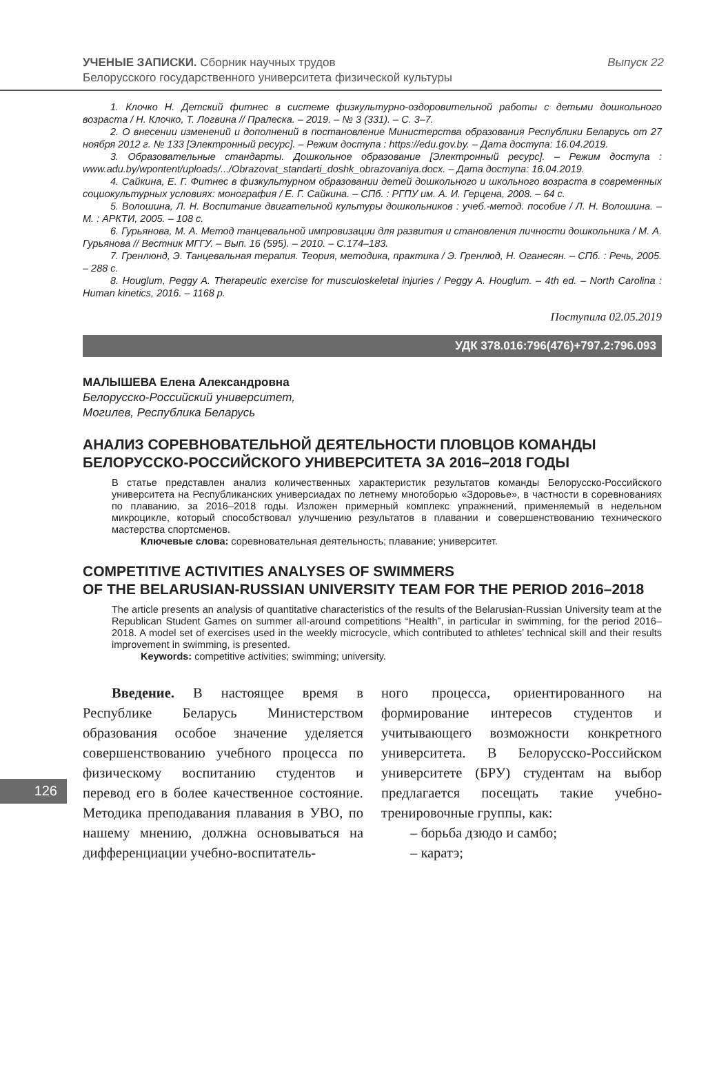УЧЕНЫЕ ЗАПИСКИ. Сборник научных трудов
Белорусского государственного университета физической культуры
Выпуск 22
1. Клочко Н. Детский фитнес в системе физкультурно-оздоровительной работы с детьми дошкольного возраста / Н. Клочко, Т. Логвина // Пралеска. – 2019. – № 3 (331). – С. 3–7.
2. О внесении изменений и дополнений в постановление Министерства образования Республики Беларусь от 27 ноября 2012 г. № 133 [Электронный ресурс]. – Режим доступа : https://edu.gov.by. – Дата доступа: 16.04.2019.
3. Образовательные стандарты. Дошкольное образование [Электронный ресурс]. – Режим доступа : www.adu.by/wpontent/uploads/.../Obrazovat_standarti_doshk_obrazovaniya.docx. – Дата доступа: 16.04.2019.
4. Сайкина, Е. Г. Фитнес в физкультурном образовании детей дошкольного и школьного возраста в современных социокультурных условиях: монография / Е. Г. Сайкина. – СПб. : РГПУ им. А. И. Герцена, 2008. – 64 с.
5. Волошина, Л. Н. Воспитание двигательной культуры дошкольников : учеб.-метод. пособие / Л. Н. Волошина. – М. : АРКТИ, 2005. – 108 с.
6. Гурьянова, М. А. Метод танцевальной импровизации для развития и становления личности дошкольника / М. А. Гурьянова // Вестник МГГУ. – Вып. 16 (595). – 2010. – С.174–183.
7. Гренлюнд, Э. Танцевальная терапия. Теория, методика, практика / Э. Гренлюд, Н. Оганесян. – СПб. : Речь, 2005. – 288 с.
8. Houglum, Peggy A. Therapeutic exercise for musculoskeletal injuries / Peggy A. Houglum. – 4th ed. – North Carolina : Human kinetics, 2016. – 1168 p.
Поступила 02.05.2019
УДК 378.016:796(476)+797.2:796.093
МАЛЫШЕВА Елена Александровна
Белорусско-Российский университет,
Могилев, Республика Беларусь
АНАЛИЗ СОРЕВНОВАТЕЛЬНОЙ ДЕЯТЕЛЬНОСТИ ПЛОВЦОВ КОМАНДЫ
БЕЛОРУССКО-РОССИЙСКОГО УНИВЕРСИТЕТА ЗА 2016–2018 ГОДЫ
В статье представлен анализ количественных характеристик результатов команды Белорусско-Российского университета на Республиканских универсиадах по летнему многоборью «Здоровье», в частности в соревнованиях по плаванию, за 2016–2018 годы. Изложен примерный комплекс упражнений, применяемый в недельном микроцикле, который способствовал улучшению результатов в плавании и совершенствованию технического мастерства спортсменов.
Ключевые слова: соревновательная деятельность; плавание; университет.
COMPETITIVE ACTIVITIES ANALYSES OF SWIMMERS
OF THE BELARUSIAN-RUSSIAN UNIVERSITY TEAM FOR THE PERIOD 2016–2018
The article presents an analysis of quantitative characteristics of the results of the Belarusian-Russian University team at the Republican Student Games on summer all-around competitions “Health”, in particular in swimming, for the period 2016–2018. A model set of exercises used in the weekly microcycle, which contributed to athletes’ technical skill and their results improvement in swimming, is presented.
Keywords: competitive activities; swimming; university.
Введение. В настоящее время в Республике Беларусь Министерством образования особое значение уделяется совершенствованию учебного процесса по физическому воспитанию студентов и перевод его в более качественное состояние. Методика преподавания плавания в УВО, по нашему мнению, должна основываться на дифференциации учебно-воспитатель-
ного процесса, ориентированного на формирование интересов студентов и учитывающего возможности конкретного университета. В Белорусско-Российском университете (БРУ) студентам на выбор предлагается посещать такие учебно-тренировочные группы, как:
– борьба дзюдо и самбо;
– каратэ;
126